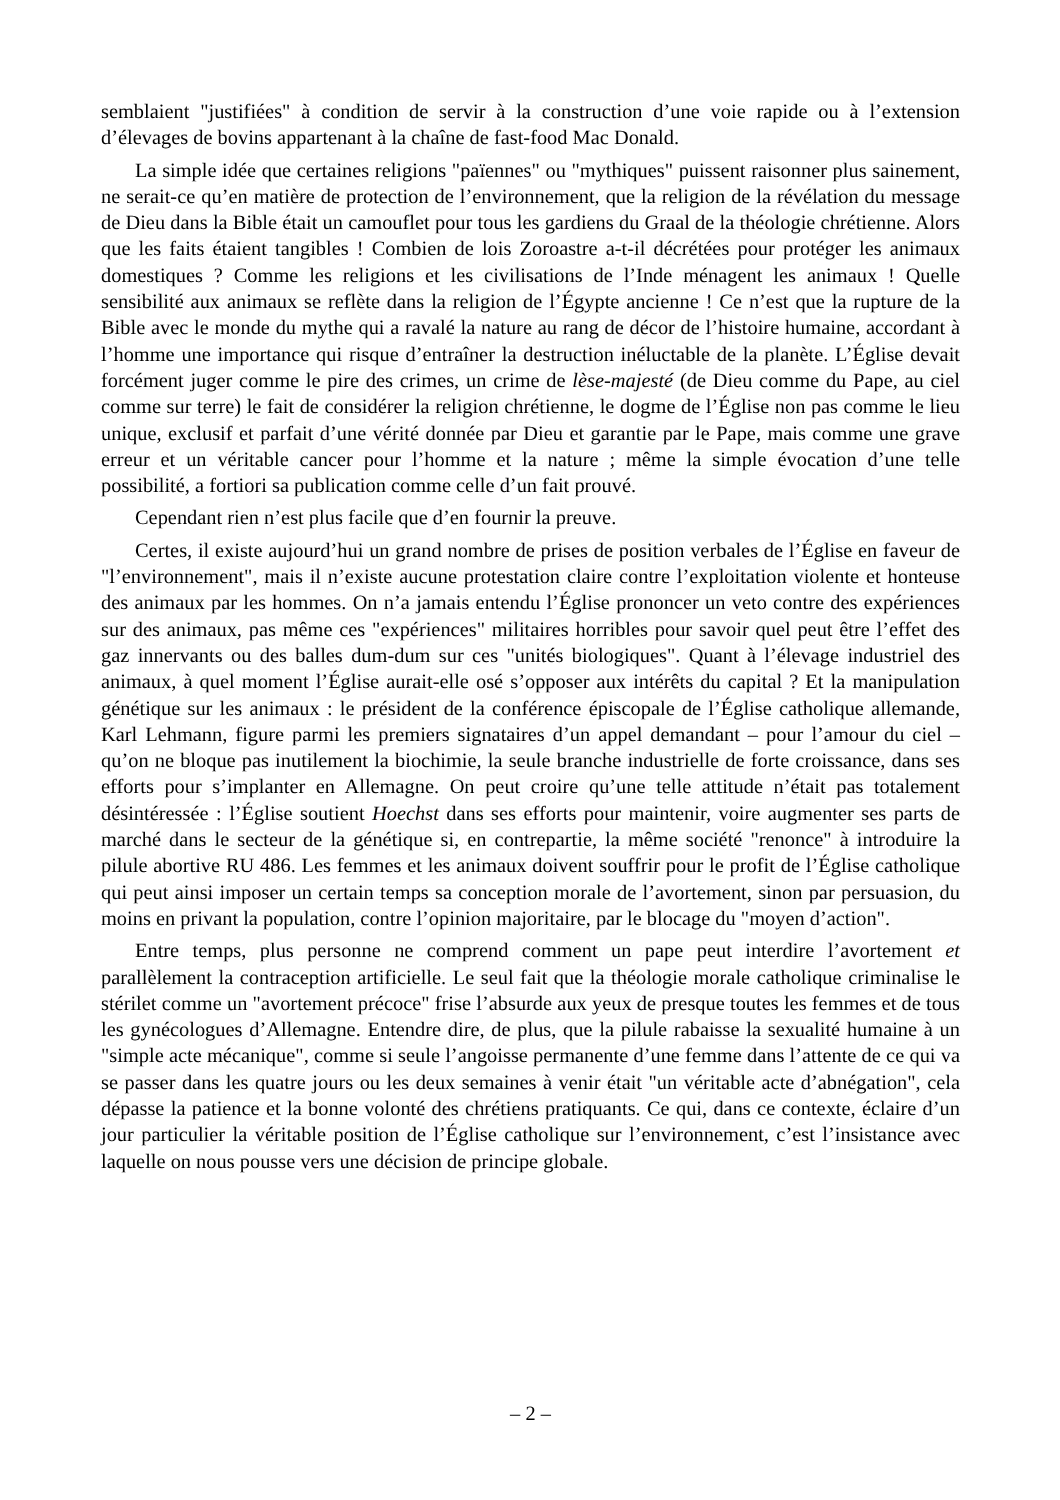semblaient "justifiées" à condition de servir à la construction d’une voie rapide ou à l’extension d’élevages de bovins appartenant à la chaîne de fast-food Mac Donald.
La simple idée que certaines religions "païennes" ou "mythiques" puissent raisonner plus sainement, ne serait-ce qu’en matière de protection de l’environnement, que la religion de la révélation du message de Dieu dans la Bible était un camouflet pour tous les gardiens du Graal de la théologie chrétienne. Alors que les faits étaient tangibles ! Combien de lois Zoroastre a-t-il décrétées pour protéger les animaux domestiques ? Comme les religions et les civilisations de l’Inde ménagent les animaux ! Quelle sensibilité aux animaux se reflète dans la religion de l’Égypte ancienne ! Ce n’est que la rupture de la Bible avec le monde du mythe qui a ravalé la nature au rang de décor de l’histoire humaine, accordant à l’homme une importance qui risque d’entraîner la destruction inéluctable de la planète. L’Église devait forcément juger comme le pire des crimes, un crime de lèse-majesté (de Dieu comme du Pape, au ciel comme sur terre) le fait de considérer la religion chrétienne, le dogme de l’Église non pas comme le lieu unique, exclusif et parfait d’une vérité donnée par Dieu et garantie par le Pape, mais comme une grave erreur et un véritable cancer pour l’homme et la nature ; même la simple évocation d’une telle possibilité, a fortiori sa publication comme celle d’un fait prouvé.
Cependant rien n’est plus facile que d’en fournir la preuve.
Certes, il existe aujourd’hui un grand nombre de prises de position verbales de l’Église en faveur de "l’environnement", mais il n’existe aucune protestation claire contre l’exploitation violente et honteuse des animaux par les hommes. On n’a jamais entendu l’Église prononcer un veto contre des expériences sur des animaux, pas même ces "expériences" militaires horribles pour savoir quel peut être l’effet des gaz innervants ou des balles dum-dum sur ces "unités biologiques". Quant à l’élevage industriel des animaux, à quel moment l’Église aurait-elle osé s’opposer aux intérêts du capital ? Et la manipulation génétique sur les animaux : le président de la conférence épiscopale de l’Église catholique allemande, Karl Lehmann, figure parmi les premiers signataires d’un appel demandant – pour l’amour du ciel – qu’on ne bloque pas inutilement la biochimie, la seule branche industrielle de forte croissance, dans ses efforts pour s’implanter en Allemagne. On peut croire qu’une telle attitude n’était pas totalement désintéressée : l’Église soutient Hoechst dans ses efforts pour maintenir, voire augmenter ses parts de marché dans le secteur de la génétique si, en contrepartie, la même société "renonce" à introduire la pilule abortive RU 486. Les femmes et les animaux doivent souffrir pour le profit de l’Église catholique qui peut ainsi imposer un certain temps sa conception morale de l’avortement, sinon par persuasion, du moins en privant la population, contre l’opinion majoritaire, par le blocage du "moyen d’action".
Entre temps, plus personne ne comprend comment un pape peut interdire l’avortement et parallèlement la contraception artificielle. Le seul fait que la théologie morale catholique criminalise le stérilet comme un "avortement précoce" frise l’absurde aux yeux de presque toutes les femmes et de tous les gynécologues d’Allemagne. Entendre dire, de plus, que la pilule rabaisse la sexualité humaine à un "simple acte mécanique", comme si seule l’angoisse permanente d’une femme dans l’attente de ce qui va se passer dans les quatre jours ou les deux semaines à venir était "un véritable acte d’abnégation", cela dépasse la patience et la bonne volonté des chrétiens pratiquants. Ce qui, dans ce contexte, éclaire d’un jour particulier la véritable position de l’Église catholique sur l’environnement, c’est l’insistance avec laquelle on nous pousse vers une décision de principe globale.
– 2 –